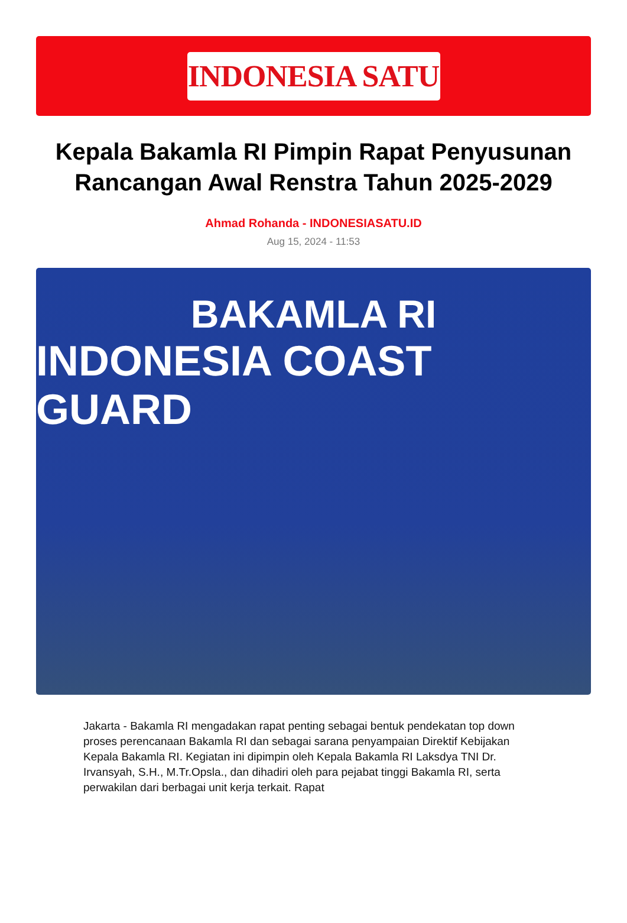INDONESIA SATU
Kepala Bakamla RI Pimpin Rapat Penyusunan Rancangan Awal Renstra Tahun 2025-2029
Ahmad Rohanda - INDONESIASATU.ID
Aug 15, 2024 - 11:53
BAKAMLA RI
INDONESIA COAST GUARD
Jakarta - Bakamla RI mengadakan rapat penting sebagai bentuk pendekatan top down proses perencanaan Bakamla RI dan sebagai sarana penyampaian Direktif Kebijakan Kepala Bakamla RI. Kegiatan ini dipimpin oleh Kepala Bakamla RI Laksdya TNI Dr. Irvansyah, S.H., M.Tr.Opsla., dan dihadiri oleh para pejabat tinggi Bakamla RI, serta perwakilan dari berbagai unit kerja terkait. Rapat